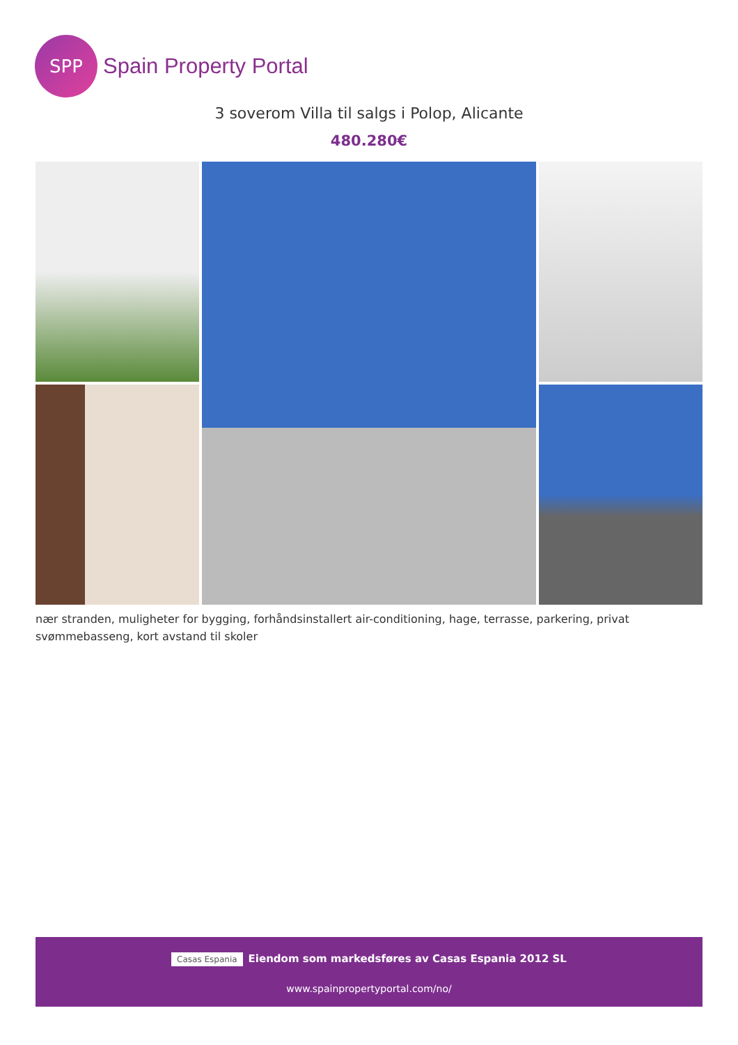SPP
Spain Property Portal
3 soverom Villa til salgs i Polop, Alicante
480.280€
nær stranden, muligheter for bygging, forhåndsinstallert air-conditioning, hage, terrasse, parkering, privat svømmebasseng, kort avstand til skoler
Casas Espania Eiendom som markedsføres av Casas Espania 2012 SL
www.spainpropertyportal.com/no/